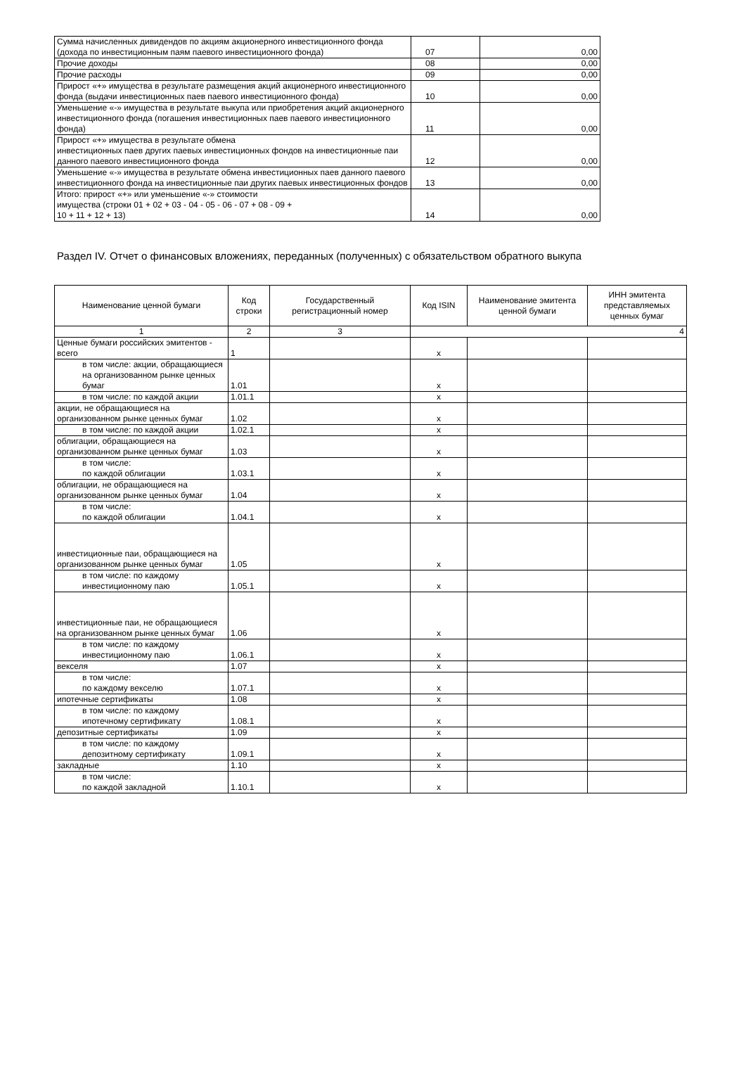| Сумма начисленных дивидендов по акциям акционерного инвестиционного фонда (дохода по инвестиционным паям паевого инвестиционного фонда) | 07 | 0,00 |
| Прочие доходы | 08 | 0,00 |
| Прочие расходы | 09 | 0,00 |
| Прирост «+» имущества в результате размещения акций акционерного инвестиционного фонда (выдачи инвестиционных паев паевого инвестиционного фонда) | 10 | 0,00 |
| Уменьшение «-» имущества в результате выкупа или приобретения акций акционерного инвестиционного фонда (погашения инвестиционных паев паевого инвестиционного фонда) | 11 | 0,00 |
| Прирост «+» имущества в результате обмена инвестиционных паев других паевых инвестиционных фондов на инвестиционные паи данного паевого инвестиционного фонда | 12 | 0,00 |
| Уменьшение «-» имущества в результате обмена инвестиционных паев данного паевого инвестиционного фонда на инвестиционные паи других паевых инвестиционных фондов | 13 | 0,00 |
| Итого: прирост «+» или уменьшение «-» стоимости имущества (строки 01 + 02 + 03 - 04 - 05 - 06 - 07 + 08 - 09 + 10 + 11 + 12 + 13) | 14 | 0,00 |
Раздел IV. Отчет о финансовых вложениях, переданных (полученных) с обязательством обратного выкупа
| Наименование ценной бумаги | Код строки | Государственный регистрационный номер | Код ISIN | Наименование эмитента ценной бумаги | ИНН эмитента представляемых ценных бумаг |
| --- | --- | --- | --- | --- | --- |
| 1 | 2 | 3 | 4 | | |
| Ценные бумаги российских эмитентов - всего | 1 | | x | | |
| в том числе: акции, обращающиеся на организованном рынке ценных бумаг | 1.01 | | x | | |
| в том числе: по каждой акции | 1.01.1 | | x | | |
| акции, не обращающиеся на организованном рынке ценных бумаг | 1.02 | | x | | |
| в том числе: по каждой акции | 1.02.1 | | x | | |
| облигации, обращающиеся на организованном рынке ценных бумаг | 1.03 | | x | | |
| в том числе: по каждой облигации | 1.03.1 | | x | | |
| облигации, не обращающиеся на организованном рынке ценных бумаг | 1.04 | | x | | |
| в том числе: по каждой облигации | 1.04.1 | | x | | |
| инвестиционные паи, обращающиеся на организованном рынке ценных бумаг | 1.05 | | x | | |
| в том числе: по каждому инвестиционному паю | 1.05.1 | | x | | |
| инвестиционные паи, не обращающиеся на организованном рынке ценных бумаг | 1.06 | | x | | |
| в том числе: по каждому инвестиционному паю | 1.06.1 | | x | | |
| векселя | 1.07 | | x | | |
| в том числе: по каждому векселю | 1.07.1 | | x | | |
| ипотечные сертификаты | 1.08 | | x | | |
| в том числе: по каждому ипотечному сертификату | 1.08.1 | | x | | |
| депозитные сертификаты | 1.09 | | x | | |
| в том числе: по каждому депозитному сертификату | 1.09.1 | | x | | |
| закладные | 1.10 | | x | | |
| в том числе: по каждой закладной | 1.10.1 | | x | | |